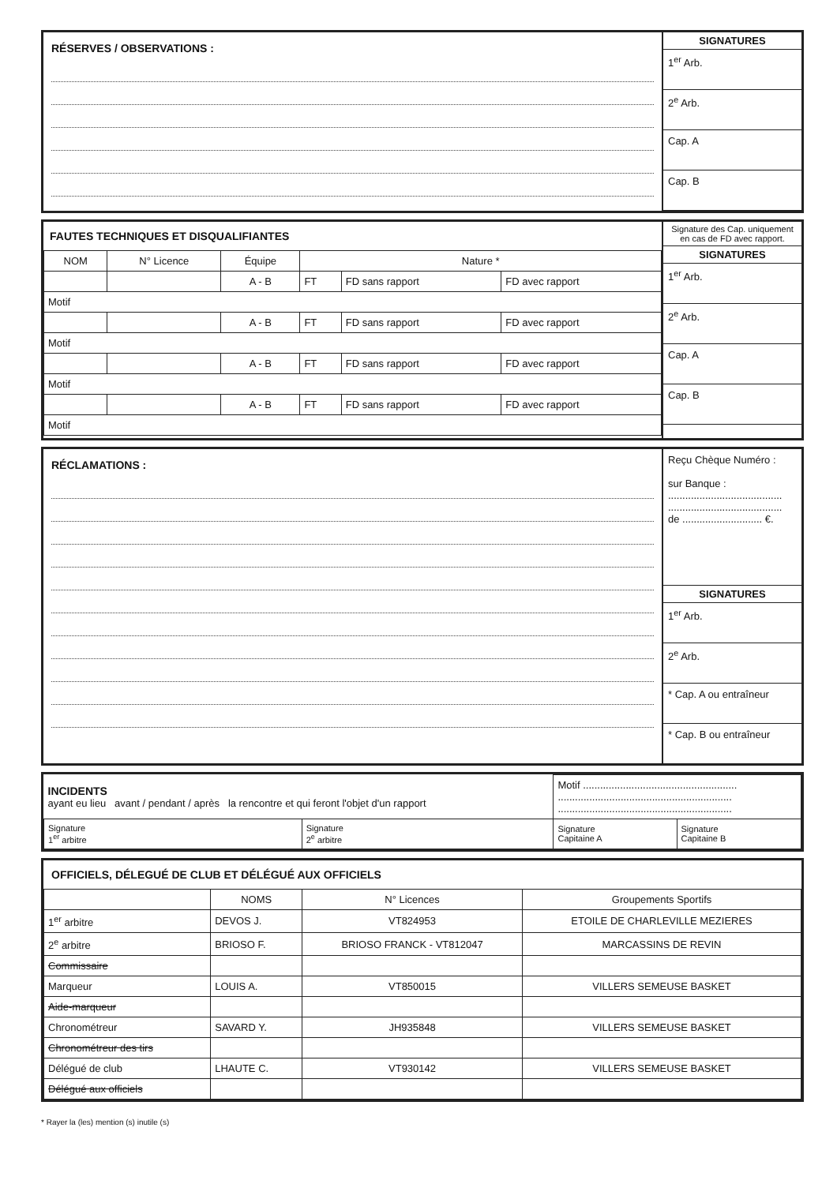RÉSERVES / OBSERVATIONS :
SIGNATURES
1<sup>er</sup> Arb.
2<sup>e</sup> Arb.
Cap. A
Cap. B
FAUTES TECHNIQUES ET DISQUALIFIANTES
| NOM | N° Licence | Équipe | Nature * | | |
| --- | --- | --- | --- | --- | --- |
| | | A - B | FT | FD sans rapport | FD avec rapport |
| Motif | | | | | |
| | | A - B | FT | FD sans rapport | FD avec rapport |
| Motif | | | | | |
| | | A - B | FT | FD sans rapport | FD avec rapport |
| Motif | | | | | |
| | | A - B | FT | FD sans rapport | FD avec rapport |
| Motif | | | | | |
Signature des Cap. uniquement en cas de FD avec rapport.
SIGNATURES
1<sup>er</sup> Arb.
2<sup>e</sup> Arb.
Cap. A
Cap. B
RÉCLAMATIONS :
Reçu Chèque Numéro :
sur Banque :
........................................
........................................
de ............................ €.
SIGNATURES
1<sup>er</sup> Arb.
2<sup>e</sup> Arb.
* Cap. A ou entraîneur
* Cap. B ou entraîneur
| INCIDENTS ayant eu lieu avant / pendant / après la rencontre et qui feront l'objet d'un rapport | | Motif ...................................................... ............................................................. ............................................................. | |
| Signature 1<sup>er</sup> arbitre | Signature 2<sup>e</sup> arbitre | Signature Capitaine A | Signature Capitaine B |
OFFICIELS, DÉLEGUÉ DE CLUB ET DÉLÉGUÉ AUX OFFICIELS
| | NOMS | N° Licences | Groupements Sportifs |
| --- | --- | --- | --- |
| 1<sup>er</sup> arbitre | DEVOS J. | VT824953 | ETOILE DE CHARLEVILLE MEZIERES |
| 2<sup>e</sup> arbitre | BRIOSO F. | BRIOSO FRANCK - VT812047 | MARCASSINS DE REVIN |
| Commissaire | | | |
| Marqueur | LOUIS A. | VT850015 | VILLERS SEMEUSE BASKET |
| Aide-marqueur | | | |
| Chronométreur | SAVARD Y. | JH935848 | VILLERS SEMEUSE BASKET |
| Chronométreur des tirs | | | |
| Délégué de club | LHAUTE C. | VT930142 | VILLERS SEMEUSE BASKET |
| Délégué aux officiels | | | |
* Rayer la (les) mention (s) inutile (s)